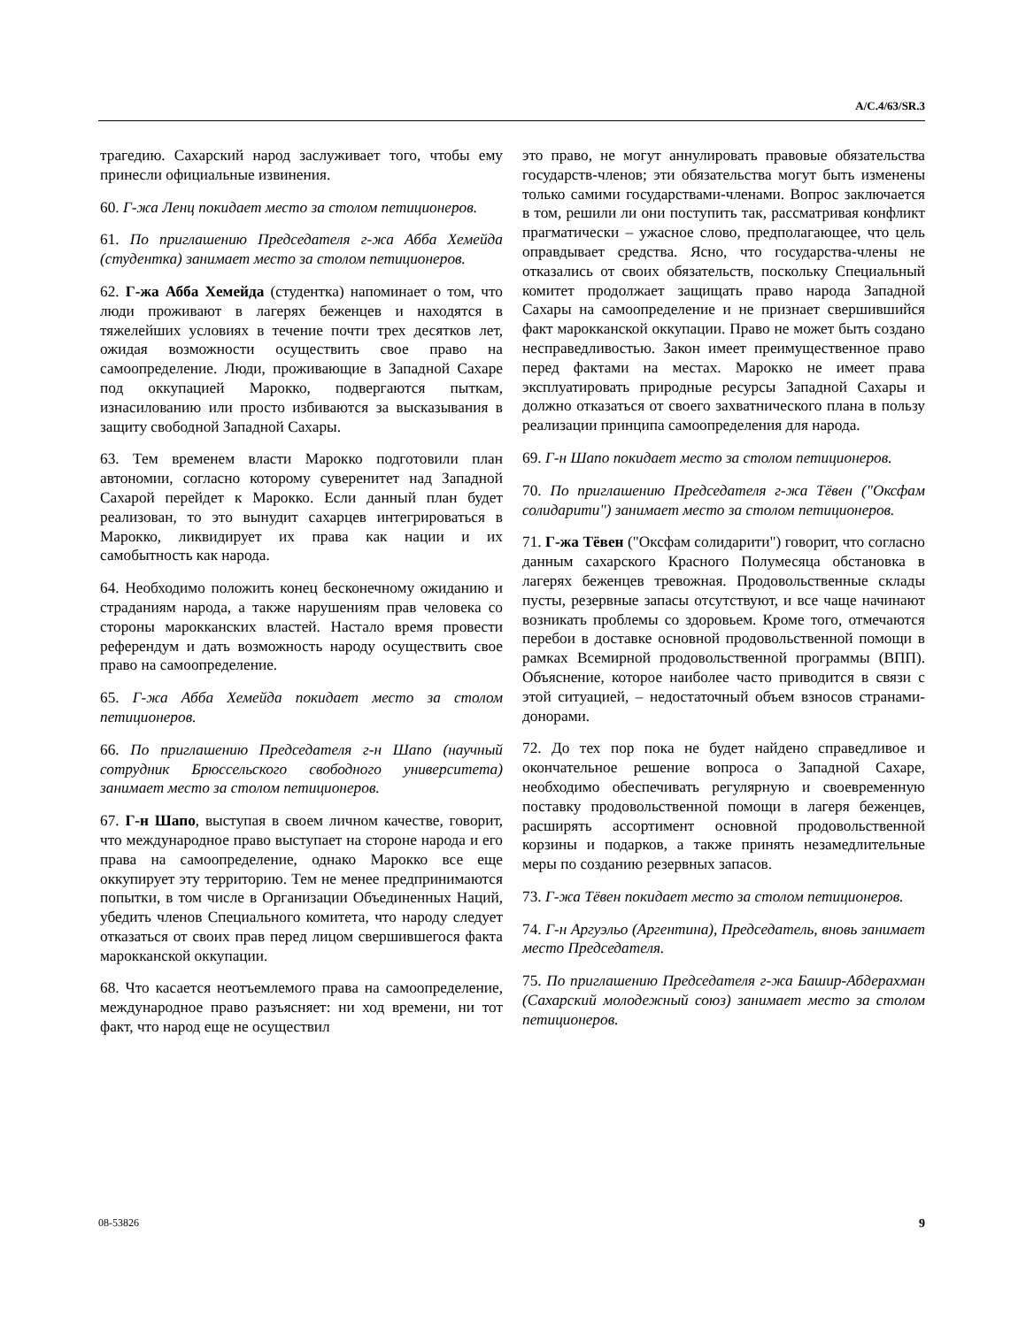A/C.4/63/SR.3
трагедию. Сахарский народ заслуживает того, чтобы ему принесли официальные извинения.
60. Г-жа Ленц покидает место за столом петиционеров.
61. По приглашению Председателя г-жа Абба Хемейда (студентка) занимает место за столом петиционеров.
62. Г-жа Абба Хемейда (студентка) напоминает о том, что люди проживают в лагерях беженцев и находятся в тяжелейших условиях в течение почти трех десятков лет, ожидая возможности осуществить свое право на самоопределение. Люди, проживающие в Западной Сахаре под оккупацией Марокко, подвергаются пыткам, изнасилованию или просто избиваются за высказывания в защиту свободной Западной Сахары.
63. Тем временем власти Марокко подготовили план автономии, согласно которому суверенитет над Западной Сахарой перейдет к Марокко. Если данный план будет реализован, то это вынудит сахарцев интегрироваться в Марокко, ликвидирует их права как нации и их самобытность как народа.
64. Необходимо положить конец бесконечному ожиданию и страданиям народа, а также нарушениям прав человека со стороны марокканских властей. Настало время провести референдум и дать возможность народу осуществить свое право на самоопределение.
65. Г-жа Абба Хемейда покидает место за столом петиционеров.
66. По приглашению Председателя г-н Шапо (научный сотрудник Брюссельского свободного университета) занимает место за столом петиционеров.
67. Г-н Шапо, выступая в своем личном качестве, говорит, что международное право выступает на стороне народа и его права на самоопределение, однако Марокко все еще оккупирует эту территорию. Тем не менее предпринимаются попытки, в том числе в Организации Объединенных Наций, убедить членов Специального комитета, что народу следует отказаться от своих прав перед лицом свершившегося факта марокканской оккупации.
68. Что касается неотъемлемого права на самоопределение, международное право разъясняет: ни ход времени, ни тот факт, что народ еще не осуществил
это право, не могут аннулировать правовые обязательства государств-членов; эти обязательства могут быть изменены только самими государствами-членами. Вопрос заключается в том, решили ли они поступить так, рассматривая конфликт прагматически – ужасное слово, предполагающее, что цель оправдывает средства. Ясно, что государства-члены не отказались от своих обязательств, поскольку Специальный комитет продолжает защищать право народа Западной Сахары на самоопределение и не признает свершившийся факт марокканской оккупации. Право не может быть создано несправедливостью. Закон имеет преимущественное право перед фактами на местах. Марокко не имеет права эксплуатировать природные ресурсы Западной Сахары и должно отказаться от своего захватнического плана в пользу реализации принципа самоопределения для народа.
69. Г-н Шапо покидает место за столом петиционеров.
70. По приглашению Председателя г-жа Тёвен ("Оксфам солидарити") занимает место за столом петиционеров.
71. Г-жа Тёвен ("Оксфам солидарити") говорит, что согласно данным сахарского Красного Полумесяца обстановка в лагерях беженцев тревожная. Продовольственные склады пусты, резервные запасы отсутствуют, и все чаще начинают возникать проблемы со здоровьем. Кроме того, отмечаются перебои в доставке основной продовольственной помощи в рамках Всемирной продовольственной программы (ВПП). Объяснение, которое наиболее часто приводится в связи с этой ситуацией, – недостаточный объем взносов странами-донорами.
72. До тех пор пока не будет найдено справедливое и окончательное решение вопроса о Западной Сахаре, необходимо обеспечивать регулярную и своевременную поставку продовольственной помощи в лагеря беженцев, расширять ассортимент основной продовольственной корзины и подарков, а также принять незамедлительные меры по созданию резервных запасов.
73. Г-жа Тёвен покидает место за столом петиционеров.
74. Г-н Аргуэльо (Аргентина), Председатель, вновь занимает место Председателя.
75. По приглашению Председателя г-жа Башир-Абдерахман (Сахарский молодежный союз) занимает место за столом петиционеров.
08-53826 9